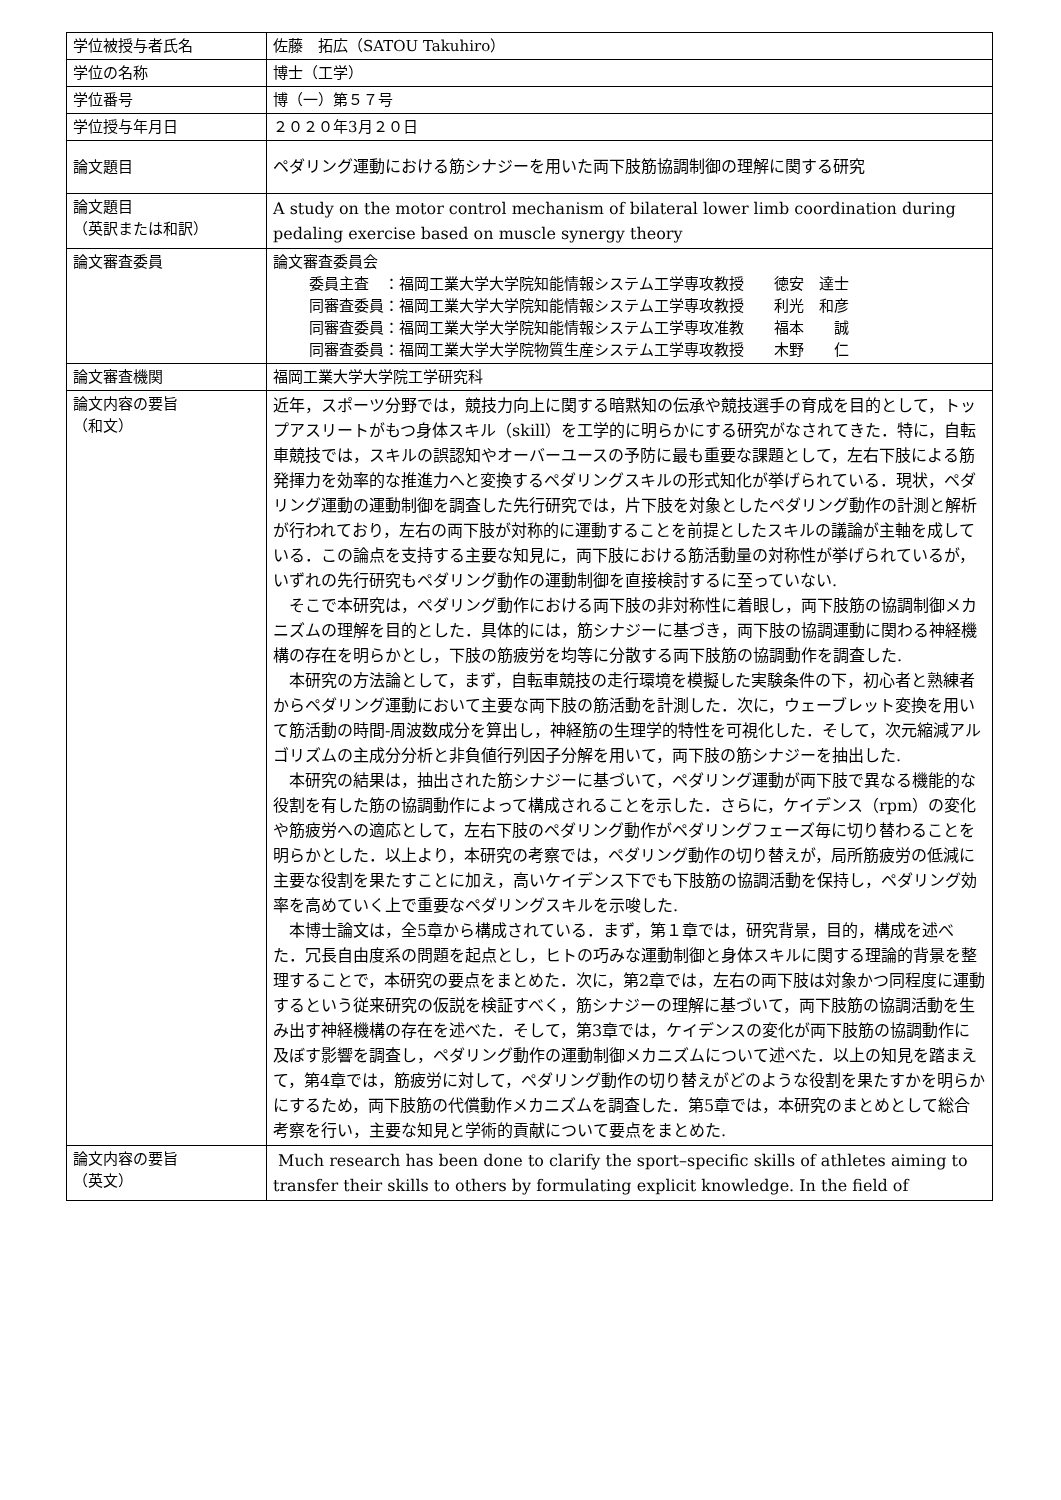| 学位被授与者氏名 | 佐藤 拓広（SATOU Takuhiro） |
| 学位の名称 | 博士（工学） |
| 学位番号 | 博（一）第５７号 |
| 学位授与年月日 | ２０２０年3月２０日 |
| 論文題目 | ペダリング運動における筋シナジーを用いた両下肢筋協調制御の理解に関する研究 |
| 論文題目 （英訳または和訳） | A study on the motor control mechanism of bilateral lower limb coordination during pedaling exercise based on muscle synergy theory |
| 論文審査委員 | 論文審査委員会 委員主査 ：福岡工業大学大学院知能情報システム工学専攻教授 徳安 達士 同審査委員：福岡工業大学大学院知能情報システム工学専攻教授 利光 和彦 同審査委員：福岡工業大学大学院知能情報システム工学専攻准教 福本 誠 同審査委員：福岡工業大学大学院物質生産システム工学専攻教授 木野 仁 |
| 論文審査機関 | 福岡工業大学大学院工学研究科 |
| 論文内容の要旨 （和文） | 近年，スポーツ分野では，競技力向上に関する暗黙知の伝承や競技選手の育成を目的として，トップアスリートがもつ身体スキル（skill）を工学的に明らかにする研究がなされてきた．特に，自転車競技では，スキルの誤認知やオーバーユースの予防に最も重要な課題として，左右下肢による筋発揮力を効率的な推進力へと変換するペダリングスキルの形式知化が挙げられている．現状，ペダリング運動の運動制御を調査した先行研究では，片下肢を対象としたペダリング動作の計測と解析が行われており，左右の両下肢が対称的に運動することを前提としたスキルの議論が主軸を成している．この論点を支持する主要な知見に，両下肢における筋活動量の対称性が挙げられているが，いずれの先行研究もペダリング動作の運動制御を直接検討するに至っていない. そこで本研究は，ペダリング動作における両下肢の非対称性に着眼し，両下肢筋の協調制御メカニズムの理解を目的とした．具体的には，筋シナジーに基づき，両下肢の協調運動に関わる神経機構の存在を明らかとし，下肢の筋疲労を均等に分散する両下肢筋の協調動作を調査した. 本研究の方法論として，まず，自転車競技の走行環境を模擬した実験条件の下，初心者と熟練者からペダリング運動において主要な両下肢の筋活動を計測した．次に，ウェーブレット変換を用いて筋活動の時間-周波数成分を算出し，神経筋の生理学的特性を可視化した．そして，次元縮減アルゴリズムの主成分分析と非負値行列因子分解を用いて，両下肢の筋シナジーを抽出した. 本研究の結果は，抽出された筋シナジーに基づいて，ペダリング運動が両下肢で異なる機能的な役割を有した筋の協調動作によって構成されることを示した．さらに，ケイデンス（rpm）の変化や筋疲労への適応として，左右下肢のペダリング動作がペダリングフェーズ毎に切り替わることを明らかとした．以上より，本研究の考察では，ペダリング動作の切り替えが，局所筋疲労の低減に主要な役割を果たすことに加え，高いケイデンス下でも下肢筋の協調活動を保持し，ペダリング効率を高めていく上で重要なペダリングスキルを示唆した. 本博士論文は，全5章から構成されている．まず，第１章では，研究背景，目的，構成を述べた．冗長自由度系の問題を起点とし，ヒトの巧みな運動制御と身体スキルに関する理論的背景を整理することで，本研究の要点をまとめた．次に，第2章では，左右の両下肢は対象かつ同程度に運動するという従来研究の仮説を検証すべく，筋シナジーの理解に基づいて，両下肢筋の協調活動を生み出す神経機構の存在を述べた．そして，第3章では，ケイデンスの変化が両下肢筋の協調動作に及ぼす影響を調査し，ペダリング動作の運動制御メカニズムについて述べた．以上の知見を踏まえて，第4章では，筋疲労に対して，ペダリング動作の切り替えがどのような役割を果たすかを明らかにするため，両下肢筋の代償動作メカニズムを調査した．第5章では，本研究のまとめとして総合考察を行い，主要な知見と学術的貢献について要点をまとめた. |
| 論文内容の要旨 （英文） | Much research has been done to clarify the sport–specific skills of athletes aiming to transfer their skills to others by formulating explicit knowledge. In the field of |